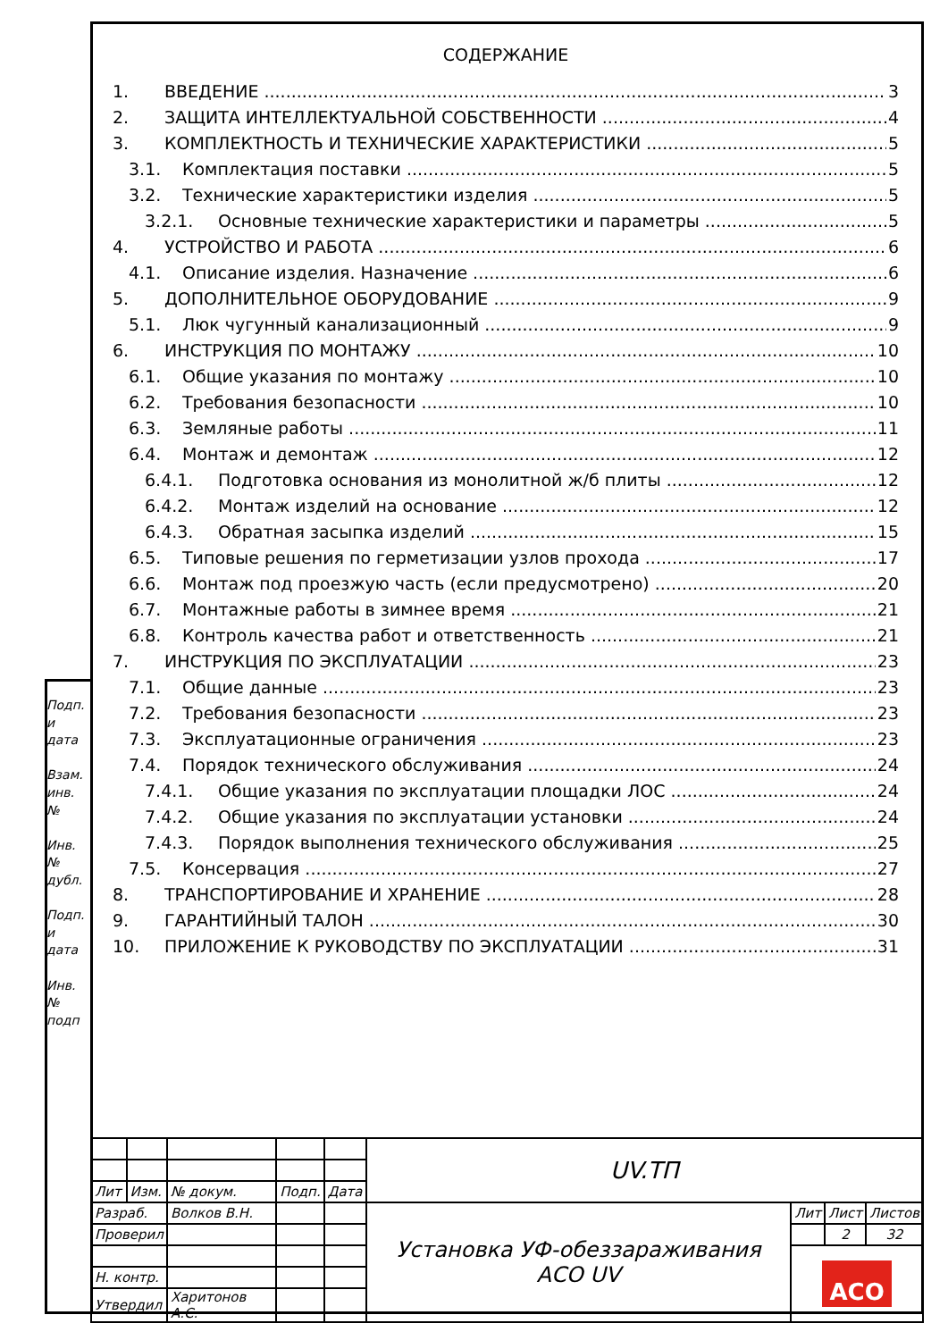СОДЕРЖАНИЕ
1. ВВЕДЕНИЕ 3
2. ЗАЩИТА ИНТЕЛЛЕКТУАЛЬНОЙ СОБСТВЕННОСТИ 4
3. КОМПЛЕКТНОСТЬ И ТЕХНИЧЕСКИЕ ХАРАКТЕРИСТИКИ 5
3.1. Комплектация поставки 5
3.2. Технические характеристики изделия 5
3.2.1. Основные технические характеристики и параметры 5
4. УСТРОЙСТВО И РАБОТА 6
4.1. Описание изделия. Назначение 6
5. ДОПОЛНИТЕЛЬНОЕ ОБОРУДОВАНИЕ 9
5.1. Люк чугунный канализационный 9
6. ИНСТРУКЦИЯ ПО МОНТАЖУ 10
6.1. Общие указания по монтажу 10
6.2. Требования безопасности 10
6.3. Земляные работы 11
6.4. Монтаж и демонтаж 12
6.4.1. Подготовка основания из монолитной ж/б плиты 12
6.4.2. Монтаж изделий на основание 12
6.4.3. Обратная засыпка изделий 15
6.5. Типовые решения по герметизации узлов прохода 17
6.6. Монтаж под проезжую часть (если предусмотрено) 20
6.7. Монтажные работы в зимнее время 21
6.8. Контроль качества работ и ответственность 21
7. ИНСТРУКЦИЯ ПО ЭКСПЛУАТАЦИИ 23
7.1. Общие данные 23
7.2. Требования безопасности 23
7.3. Эксплуатационные ограничения 23
7.4. Порядок технического обслуживания 24
7.4.1. Общие указания по эксплуатации площадки ЛОС 24
7.4.2. Общие указания по эксплуатации установки 24
7.4.3. Порядок выполнения технического обслуживания 25
7.5. Консервация 27
8. ТРАНСПОРТИРОВАНИЕ И ХРАНЕНИЕ 28
9. ГАРАНТИЙНЫЙ ТАЛОН 30
10. ПРИЛОЖЕНИЕ К РУКОВОДСТВУ ПО ЭКСПЛУАТАЦИИ 31
Подп. и дата
Взам. инв. №
Инв. № дубл.
Подп. и дата
Инв. № подп
| | | | | | UV.ТП | | | |
| Лит | Изм. | № докум. | Подп. | Дата | | | | |
| Разраб. | | Волков В.Н. | | | Установка УФ-обеззараживания АСО UV | Лит | Лист | Листов |
| Проверил | | | | | | | 2 | 32 |
| | | | | | | ACO | | |
| Н. контр. | | | | | | | | |
| Утвердил | | Харитонов А.С. | | | | | | |